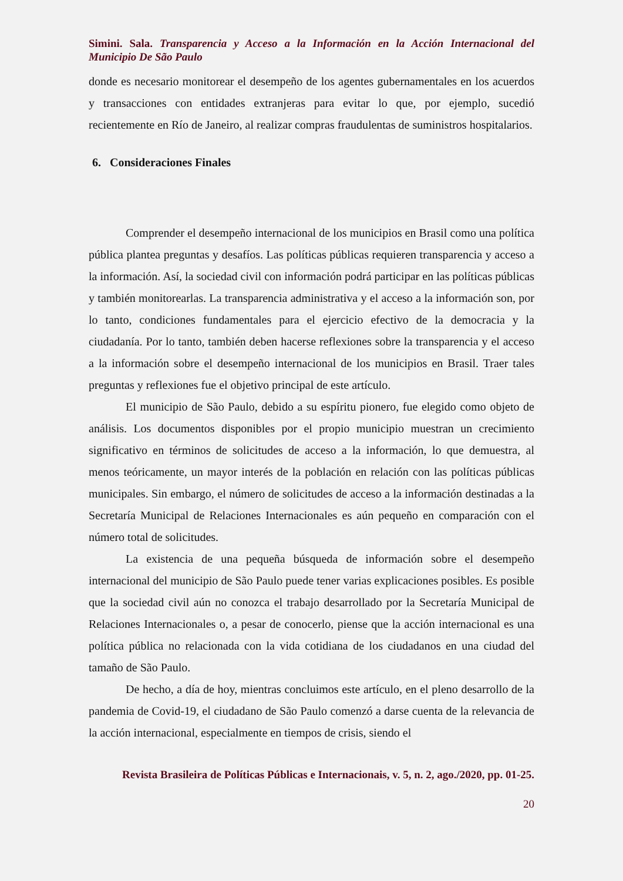Simini. Sala. Transparencia y Acceso a la Información en la Acción Internacional del Municipio De São Paulo
donde es necesario monitorear el desempeño de los agentes gubernamentales en los acuerdos y transacciones con entidades extranjeras para evitar lo que, por ejemplo, sucedió recientemente en Río de Janeiro, al realizar compras fraudulentas de suministros hospitalarios.
6. Consideraciones Finales
Comprender el desempeño internacional de los municipios en Brasil como una política pública plantea preguntas y desafíos. Las políticas públicas requieren transparencia y acceso a la información. Así, la sociedad civil con información podrá participar en las políticas públicas y también monitorearlas. La transparencia administrativa y el acceso a la información son, por lo tanto, condiciones fundamentales para el ejercicio efectivo de la democracia y la ciudadanía. Por lo tanto, también deben hacerse reflexiones sobre la transparencia y el acceso a la información sobre el desempeño internacional de los municipios en Brasil. Traer tales preguntas y reflexiones fue el objetivo principal de este artículo.
El municipio de São Paulo, debido a su espíritu pionero, fue elegido como objeto de análisis. Los documentos disponibles por el propio municipio muestran un crecimiento significativo en términos de solicitudes de acceso a la información, lo que demuestra, al menos teóricamente, un mayor interés de la población en relación con las políticas públicas municipales. Sin embargo, el número de solicitudes de acceso a la información destinadas a la Secretaría Municipal de Relaciones Internacionales es aún pequeño en comparación con el número total de solicitudes.
La existencia de una pequeña búsqueda de información sobre el desempeño internacional del municipio de São Paulo puede tener varias explicaciones posibles. Es posible que la sociedad civil aún no conozca el trabajo desarrollado por la Secretaría Municipal de Relaciones Internacionales o, a pesar de conocerlo, piense que la acción internacional es una política pública no relacionada con la vida cotidiana de los ciudadanos en una ciudad del tamaño de São Paulo.
De hecho, a día de hoy, mientras concluimos este artículo, en el pleno desarrollo de la pandemia de Covid-19, el ciudadano de São Paulo comenzó a darse cuenta de la relevancia de la acción internacional, especialmente en tiempos de crisis, siendo el
Revista Brasileira de Políticas Públicas e Internacionais, v. 5, n. 2, ago./2020, pp. 01-25.
20